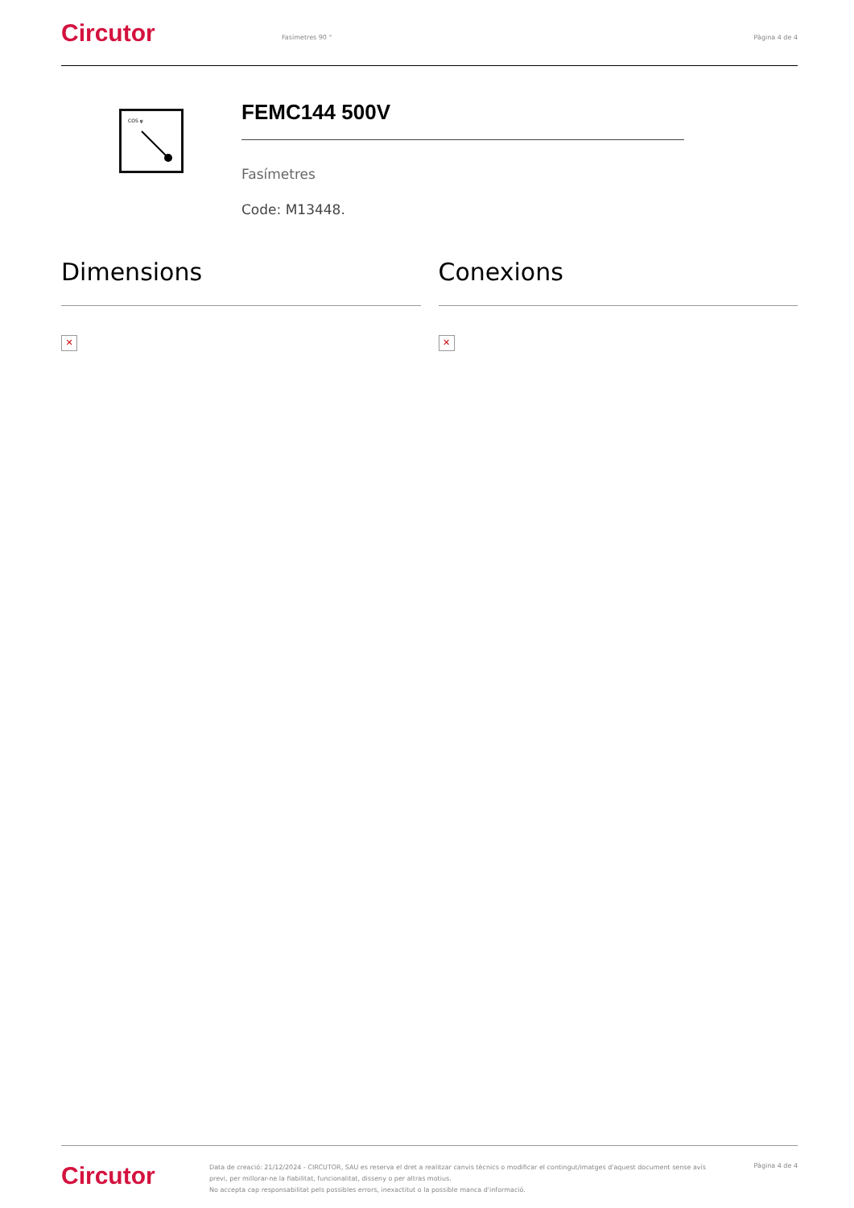Circutor
Fasímetres 90 ° Pàgina 4 de 4
COS φ
FEMC144 500V
Fasímetres
Code: M13448.
Dimensions
✕
Conexions
✕
Circutor
Data de creació: 21/12/2024 - CIRCUTOR, SAU es reserva el dret a realitzar canvis tècnics o modificar el contingut/imatges d'aquest document sense avís previ, per millorar-ne la fiabilitat, funcionalitat, disseny o per altras motius.
No accepta cap responsabilitat pels possibles errors, inexactitut o la possible manca d'informació.
Pàgina 4 de 4